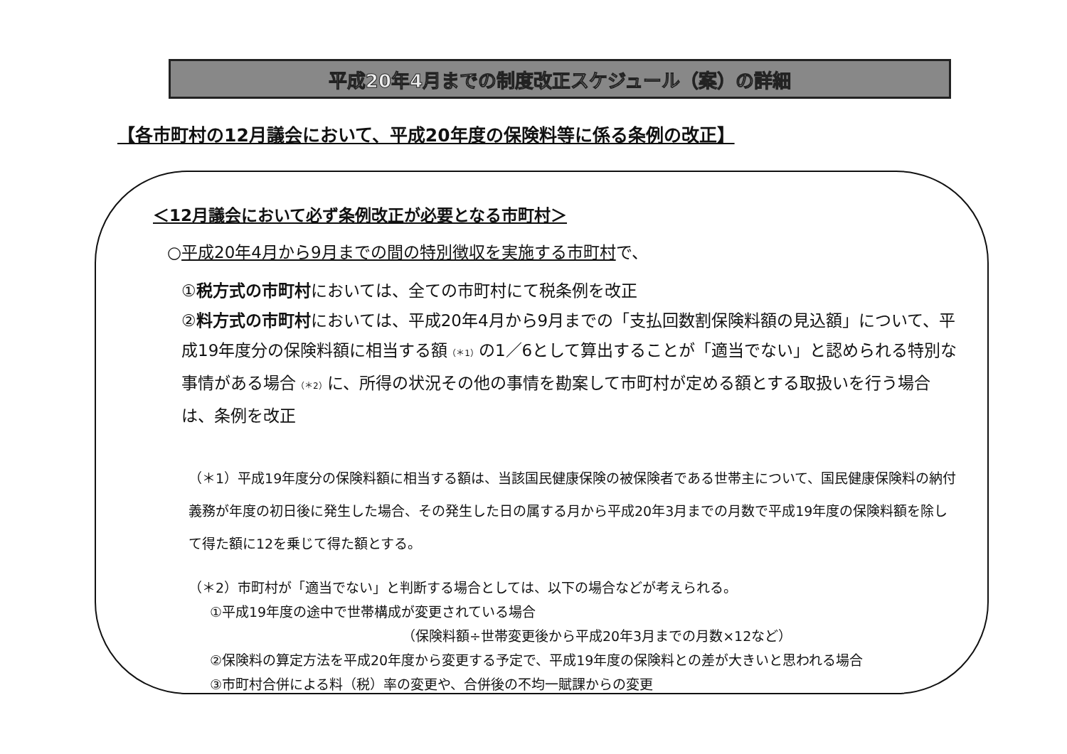平成20年4月までの制度改正スケジュール（案）の詳細
【各市町村の12月議会において、平成20年度の保険料等に係る条例の改正】
＜12月議会において必ず条例改正が必要となる市町村＞
○平成20年4月から9月までの間の特別徴収を実施する市町村で、
①税方式の市町村においては、全ての市町村にて税条例を改正
②料方式の市町村においては、平成20年4月から9月までの「支払回数割保険料額の見込額」について、平成19年度分の保険料額に相当する額<sub>（＊1）</sub>の1／6として算出することが「適当でない」と認められる特別な事情がある場合<sub>（＊2）</sub>に、所得の状況その他の事情を勘案して市町村が定める額とする取扱いを行う場合は、条例を改正
（＊1）平成19年度分の保険料額に相当する額は、当該国民健康保険の被保険者である世帯主について、国民健康保険料の納付義務が年度の初日後に発生した場合、その発生した日の属する月から平成20年3月までの月数で平成19年度の保険料額を除して得た額に12を乗じて得た額とする。
（＊2）市町村が「適当でない」と判断する場合としては、以下の場合などが考えられる。
①平成19年度の途中で世帯構成が変更されている場合
（保険料額÷世帯変更後から平成20年3月までの月数×12など）
②保険料の算定方法を平成20年度から変更する予定で、平成19年度の保険料との差が大きいと思われる場合
③市町村合併による料（税）率の変更や、合併後の不均一賦課からの変更